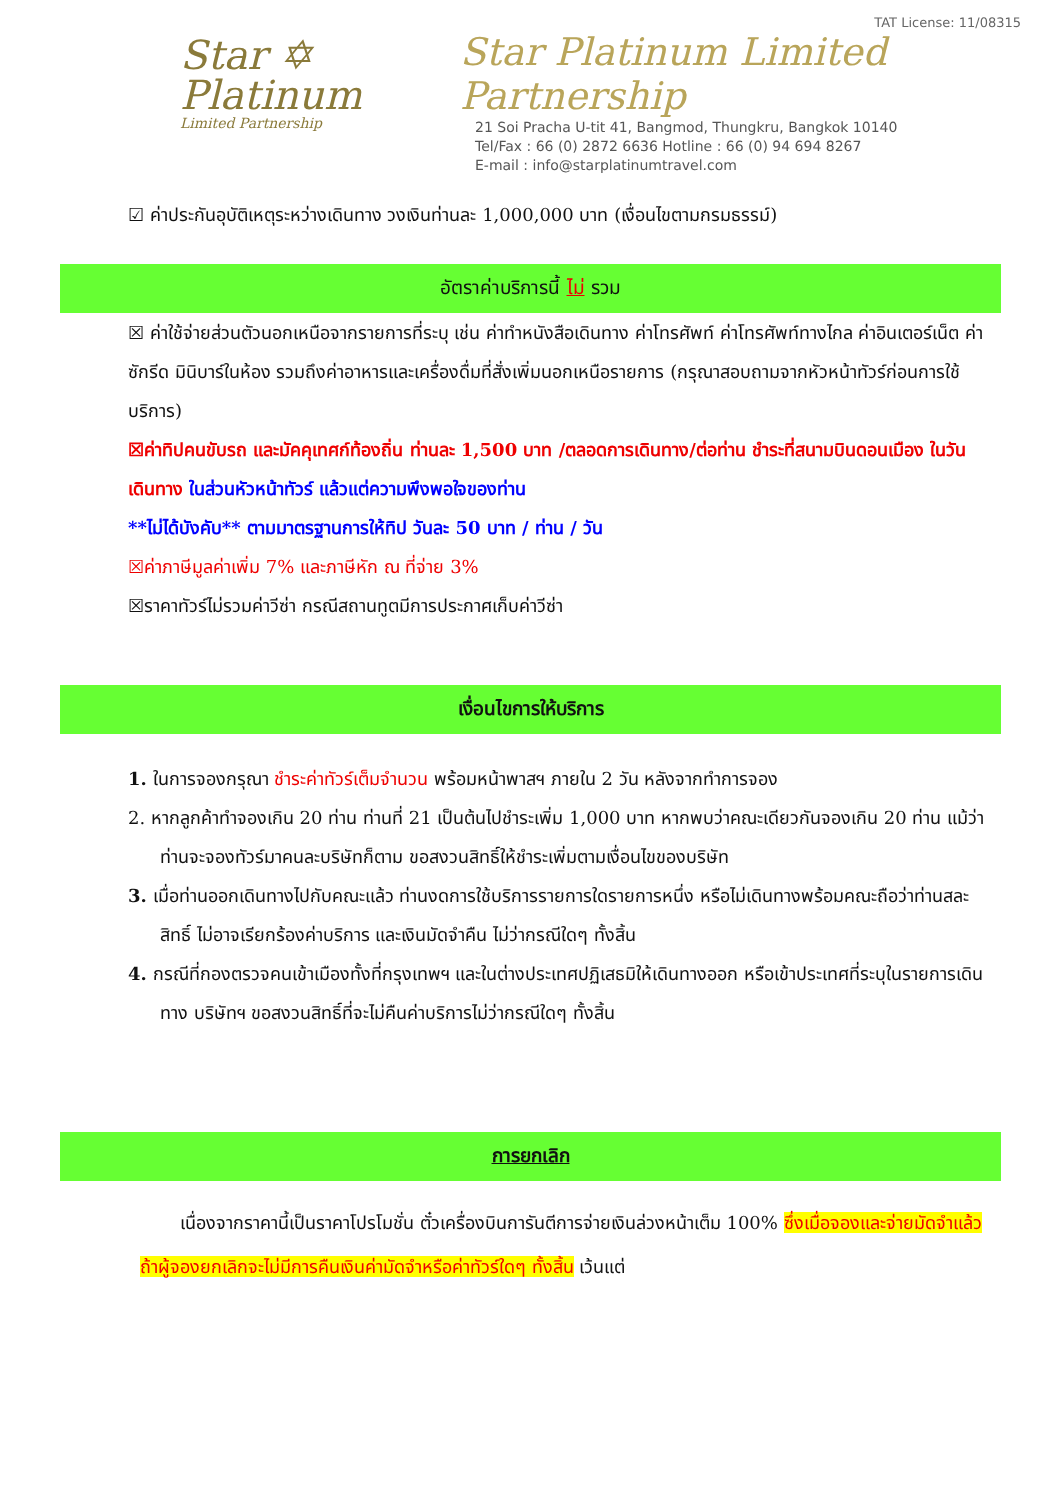Star ✡
Platinum
Limited Partnership
TAT License: 11/08315
Star Platinum Limited Partnership
21 Soi Pracha U-tit 41, Bangmod, Thungkru, Bangkok 10140
Tel/Fax : 66 (0) 2872 6636 Hotline : 66 (0) 94 694 8267
E-mail : info@starplatinumtravel.com
☑ ค่าประกันอุบัติเหตุระหว่างเดินทาง วงเงินท่านละ 1,000,000 บาท (เงื่อนไขตามกรมธรรม์)
อัตราค่าบริการนี้ ไม่ รวม
☒ ค่าใช้จ่ายส่วนตัวนอกเหนือจากรายการที่ระบุ เช่น ค่าทำหนังสือเดินทาง ค่าโทรศัพท์ ค่าโทรศัพท์ทางไกล ค่าอินเตอร์เน็ต ค่าซักรีด มินิบาร์ในห้อง รวมถึงค่าอาหารและเครื่องดื่มที่สั่งเพิ่มนอกเหนือรายการ (กรุณาสอบถามจากหัวหน้าทัวร์ก่อนการใช้บริการ)
☒ค่าทิปคนขับรถ และมัคคุเทศก์ท้องถิ่น ท่านละ 1,500 บาท /ตลอดการเดินทาง/ต่อท่าน ชำระที่สนามบินดอนเมือง ในวันเดินทาง ในส่วนหัวหน้าทัวร์ แล้วแต่ความพึงพอใจของท่าน
**ไม่ได้บังคับ** ตามมาตรฐานการให้ทิป วันละ 50 บาท / ท่าน / วัน
☒ค่าภาษีมูลค่าเพิ่ม 7% และภาษีหัก ณ ที่จ่าย 3%
☒ราคาทัวร์ไม่รวมค่าวีซ่า กรณีสถานทูตมีการประกาศเก็บค่าวีซ่า
เงื่อนไขการให้บริการ
1. ในการจองกรุณา ชำระค่าทัวร์เต็มจำนวน พร้อมหน้าพาสฯ ภายใน 2 วัน หลังจากทำการจอง
2. หากลูกค้าทำจองเกิน 20 ท่าน ท่านที่ 21 เป็นต้นไปชำระเพิ่ม 1,000 บาท หากพบว่าคณะเดียวกันจองเกิน 20 ท่าน แม้ว่าท่านจะจองทัวร์มาคนละบริษัทก็ตาม ขอสงวนสิทธิ์ให้ชำระเพิ่มตามเงื่อนไขของบริษัท
3. เมื่อท่านออกเดินทางไปกับคณะแล้ว ท่านงดการใช้บริการรายการใดรายการหนึ่ง หรือไม่เดินทางพร้อมคณะถือว่าท่านสละสิทธิ์ ไม่อาจเรียกร้องค่าบริการ และเงินมัดจำคืน ไม่ว่ากรณีใดๆ ทั้งสิ้น
4. กรณีที่กองตรวจคนเข้าเมืองทั้งที่กรุงเทพฯ และในต่างประเทศปฏิเสธมิให้เดินทางออก หรือเข้าประเทศที่ระบุในรายการเดินทาง บริษัทฯ ขอสงวนสิทธิ์ที่จะไม่คืนค่าบริการไม่ว่ากรณีใดๆ ทั้งสิ้น
การยกเลิก
เนื่องจากราคานี้เป็นราคาโปรโมชั่น ตั๋วเครื่องบินการันตีการจ่ายเงินล่วงหน้าเต็ม 100% ซึ่งเมื่อจองและจ่ายมัดจำแล้ว ถ้าผู้จองยกเลิกจะไม่มีการคืนเงินค่ามัดจำหรือค่าทัวร์ใดๆ ทั้งสิ้น เว้นแต่